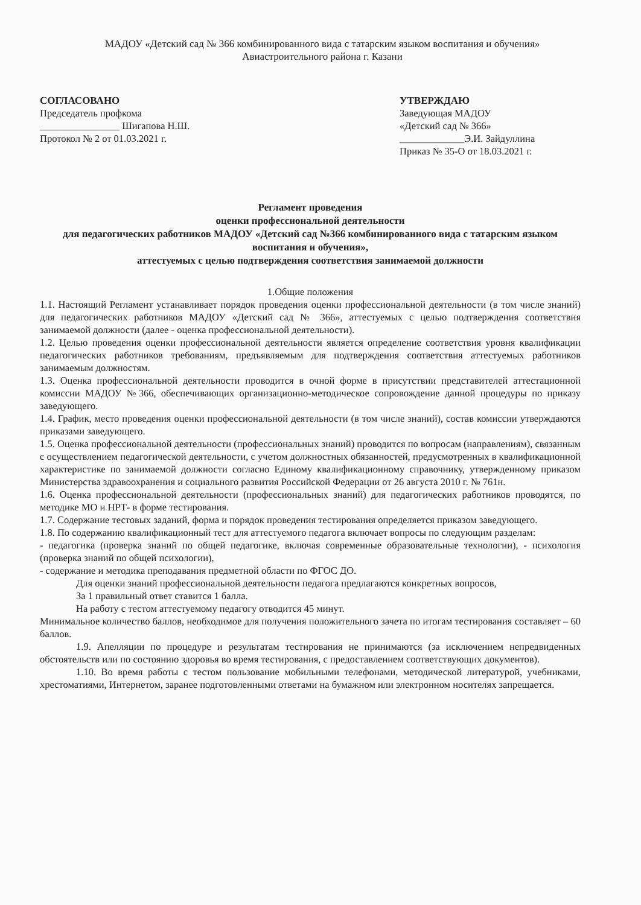МАДОУ «Детский сад № 366 комбинированного вида с татарским языком воспитания и обучения» Авиастроительного района г. Казани
СОГЛАСОВАНО
Председатель профкома
________________ Шигапова Н.Ш.
Протокол № 2 от 01.03.2021 г.
УТВЕРЖДАЮ
Заведующая МАДОУ
«Детский сад № 366»
_____________Э.И. Зайдуллина
Приказ № 35-О от 18.03.2021 г.
Регламент проведения
оценки профессиональной деятельности
для педагогических работников МАДОУ «Детский сад №366 комбинированного вида с татарским языком воспитания и обучения»,
аттестуемых с целью подтверждения соответствия занимаемой должности
1.Общие положения
1.1. Настоящий Регламент устанавливает порядок проведения оценки профессиональной деятельности (в том числе знаний) для педагогических работников МАДОУ «Детский сад № 366», аттестуемых с целью подтверждения соответствия занимаемой должности (далее - оценка профессиональной деятельности).
1.2. Целью проведения оценки профессиональной деятельности является определение соответствия уровня квалификации педагогических работников требованиям, предъявляемым для подтверждения соответствия аттестуемых работников занимаемым должностям.
1.3. Оценка профессиональной деятельности проводится в очной форме в присутствии представителей аттестационной комиссии МАДОУ №366, обеспечивающих организационно-методическое сопровождение данной процедуры по приказу заведующего.
1.4. График, место проведения оценки профессиональной деятельности (в том числе знаний), состав комиссии утверждаются приказами заведующего.
1.5. Оценка профессиональной деятельности (профессиональных знаний) проводится по вопросам (направлениям), связанным с осуществлением педагогической деятельности, с учетом должностных обязанностей, предусмотренных в квалификационной характеристике по занимаемой должности согласно Единому квалификационному справочнику, утвержденному приказом Министерства здравоохранения и социального развития Российской Федерации от 26 августа 2010 г. № 761н.
1.6. Оценка профессиональной деятельности (профессиональных знаний) для педагогических работников проводятся, по методике МО и НРТ- в форме тестирования.
1.7. Содержание тестовых заданий, форма и порядок проведения тестирования определяется приказом заведующего.
1.8. По содержанию квалификационный тест для аттестуемого педагога включает вопросы по следующим разделам:
- педагогика (проверка знаний по общей педагогике, включая современные образовательные технологии), - психология (проверка знаний по общей психологии),
- содержание и методика преподавания предметной области по ФГОС ДО.
Для оценки знаний профессиональной деятельности педагога предлагаются конкретных вопросов,
За 1 правильный ответ ставится 1 балла.
На работу с тестом аттестуемому педагогу отводится 45 минут.
Минимальное количество баллов, необходимое для получения положительного зачета по итогам тестирования составляет – 60 баллов.
1.9. Апелляции по процедуре и результатам тестирования не принимаются (за исключением непредвиденных обстоятельств или по состоянию здоровья во время тестирования, с предоставлением соответствующих документов).
1.10. Во время работы с тестом пользование мобильными телефонами, методической литературой, учебниками, хрестоматиями, Интернетом, заранее подготовленными ответами на бумажном или электронном носителях запрещается.